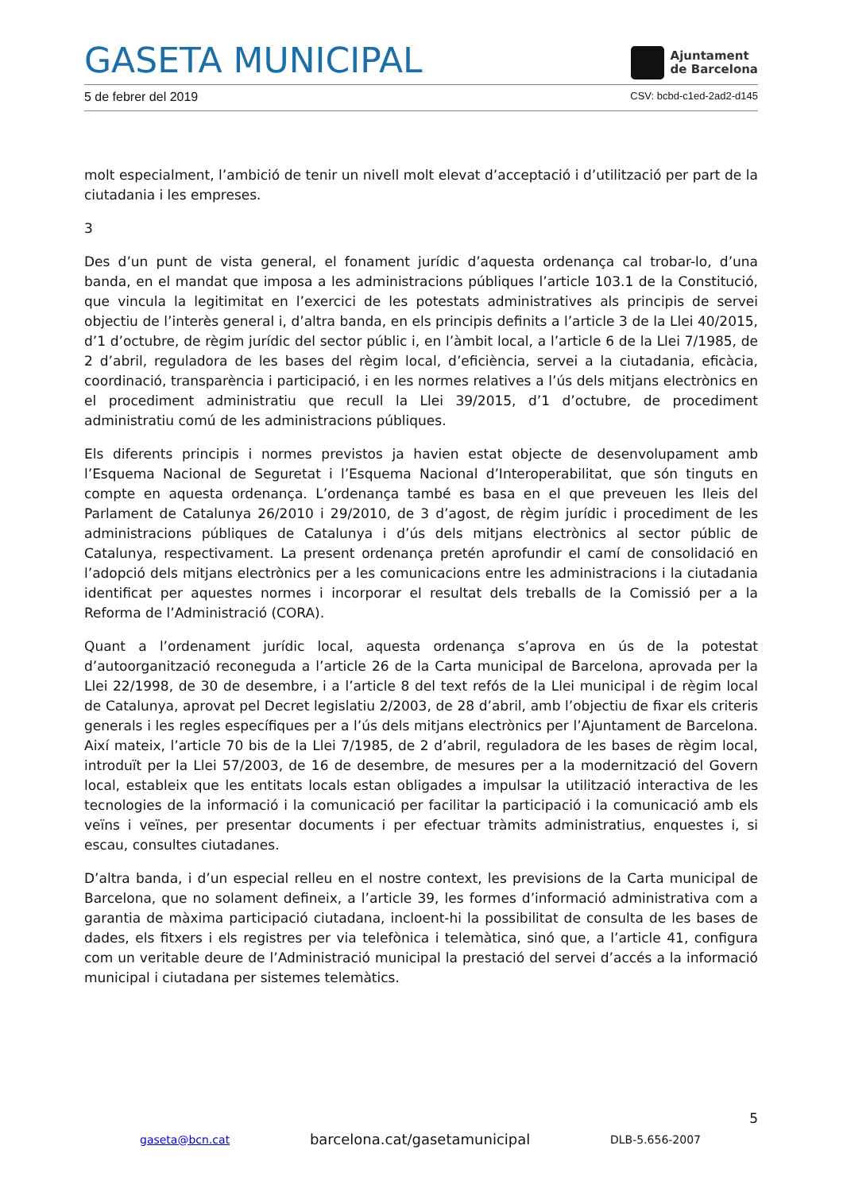GASETA MUNICIPAL
Ajuntament
de Barcelona
5 de febrer del 2019 CSV: bcbd-c1ed-2ad2-d145
molt especialment, l’ambició de tenir un nivell molt elevat d’acceptació i d’utilització per part de la ciutadania i les empreses.
3
Des d’un punt de vista general, el fonament jurídic d’aquesta ordenança cal trobar-lo, d’una banda, en el mandat que imposa a les administracions públiques l’article 103.1 de la Constitució, que vincula la legitimitat en l’exercici de les potestats administratives als principis de servei objectiu de l’interès general i, d’altra banda, en els principis definits a l’article 3 de la Llei 40/2015, d’1 d’octubre, de règim jurídic del sector públic i, en l’àmbit local, a l’article 6 de la Llei 7/1985, de 2 d’abril, reguladora de les bases del règim local, d’eficiència, servei a la ciutadania, eficàcia, coordinació, transparència i participació, i en les normes relatives a l’ús dels mitjans electrònics en el procediment administratiu que recull la Llei 39/2015, d’1 d’octubre, de procediment administratiu comú de les administracions públiques.
Els diferents principis i normes previstos ja havien estat objecte de desenvolupament amb l’Esquema Nacional de Seguretat i l’Esquema Nacional d’Interoperabilitat, que són tinguts en compte en aquesta ordenança. L’ordenança també es basa en el que preveuen les lleis del Parlament de Catalunya 26/2010 i 29/2010, de 3 d’agost, de règim jurídic i procediment de les administracions públiques de Catalunya i d’ús dels mitjans electrònics al sector públic de Catalunya, respectivament. La present ordenança pretén aprofundir el camí de consolidació en l’adopció dels mitjans electrònics per a les comunicacions entre les administracions i la ciutadania identificat per aquestes normes i incorporar el resultat dels treballs de la Comissió per a la Reforma de l’Administració (CORA).
Quant a l’ordenament jurídic local, aquesta ordenança s’aprova en ús de la potestat d’autoorganització reconeguda a l’article 26 de la Carta municipal de Barcelona, aprovada per la Llei 22/1998, de 30 de desembre, i a l’article 8 del text refós de la Llei municipal i de règim local de Catalunya, aprovat pel Decret legislatiu 2/2003, de 28 d’abril, amb l’objectiu de fixar els criteris generals i les regles específiques per a l’ús dels mitjans electrònics per l’Ajuntament de Barcelona. Així mateix, l’article 70 bis de la Llei 7/1985, de 2 d’abril, reguladora de les bases de règim local, introduït per la Llei 57/2003, de 16 de desembre, de mesures per a la modernització del Govern local, estableix que les entitats locals estan obligades a impulsar la utilització interactiva de les tecnologies de la informació i la comunicació per facilitar la participació i la comunicació amb els veïns i veïnes, per presentar documents i per efectuar tràmits administratius, enquestes i, si escau, consultes ciutadanes.
D’altra banda, i d’un especial relleu en el nostre context, les previsions de la Carta municipal de Barcelona, que no solament defineix, a l’article 39, les formes d’informació administrativa com a garantia de màxima participació ciutadana, incloent-hi la possibilitat de consulta de les bases de dades, els fitxers i els registres per via telefònica i telemàtica, sinó que, a l’article 41, configura com un veritable deure de l’Administració municipal la prestació del servei d’accés a la informació municipal i ciutadana per sistemes telemàtics.
5
gaseta@bcn.cat barcelona.cat/gasetamunicipal DLB-5.656-2007